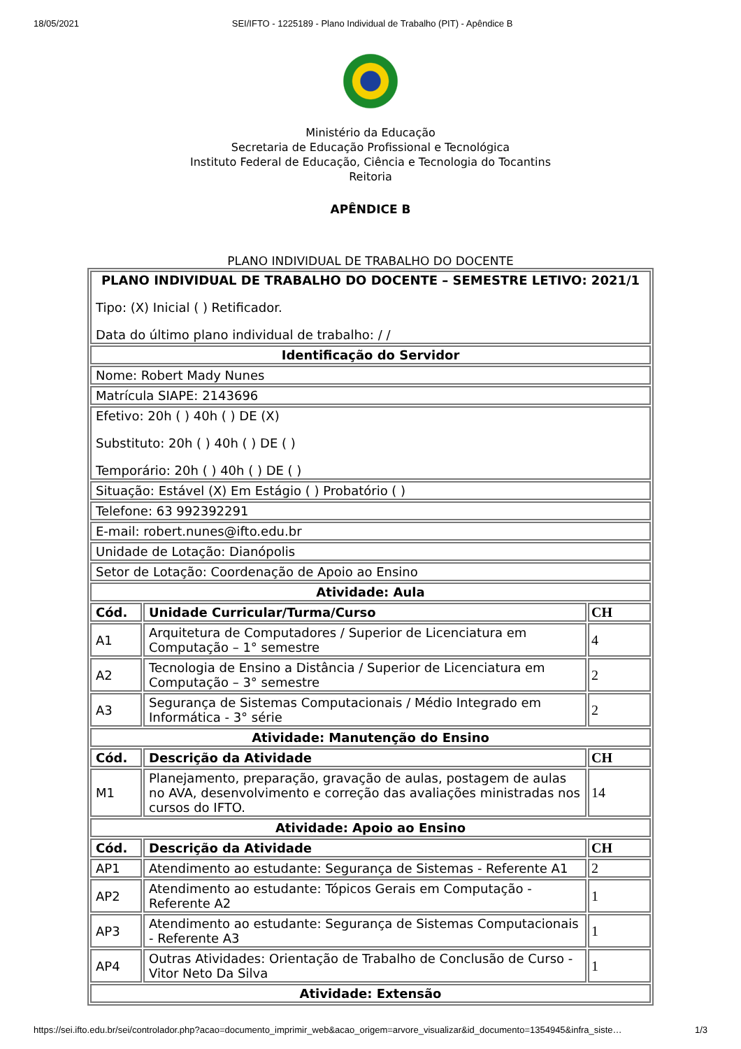18/05/2021 SEI/IFTO - 1225189 - Plano Individual de Trabalho (PIT) - Apêndice B
Ministério da Educação
Secretaria de Educação Profissional e Tecnológica
Instituto Federal de Educação, Ciência e Tecnologia do Tocantins
Reitoria
APÊNDICE B
PLANO INDIVIDUAL DE TRABALHO DO DOCENTE
| PLANO INDIVIDUAL DE TRABALHO DO DOCENTE – SEMESTRE LETIVO: 2021/1 Tipo: (X) Inicial ( ) Retificador. Data do último plano individual de trabalho: / / | | |
| Identificação do Servidor | | |
| Nome: Robert Mady Nunes | | |
| Matrícula SIAPE: 2143696 | | |
| Efetivo: 20h ( ) 40h ( ) DE (X) Substituto: 20h ( ) 40h ( ) DE ( ) Temporário: 20h ( ) 40h ( ) DE ( ) | | |
| Situação: Estável (X) Em Estágio ( ) Probatório ( ) | | |
| Telefone: 63 992392291 | | |
| E-mail: robert.nunes@ifto.edu.br | | |
| Unidade de Lotação: Dianópolis | | |
| Setor de Lotação: Coordenação de Apoio ao Ensino | | |
| Atividade: Aula | | |
| Cód. | Unidade Curricular/Turma/Curso | CH |
| A1 | Arquitetura de Computadores / Superior de Licenciatura em Computação – 1° semestre | 4 |
| A2 | Tecnologia de Ensino a Distância / Superior de Licenciatura em Computação – 3° semestre | 2 |
| A3 | Segurança de Sistemas Computacionais / Médio Integrado em Informática - 3° série | 2 |
| Atividade: Manutenção do Ensino | | |
| Cód. | Descrição da Atividade | CH |
| M1 | Planejamento, preparação, gravação de aulas, postagem de aulas no AVA, desenvolvimento e correção das avaliações ministradas nos cursos do IFTO. | 14 |
| Atividade: Apoio ao Ensino | | |
| Cód. | Descrição da Atividade | CH |
| AP1 | Atendimento ao estudante: Segurança de Sistemas - Referente A1 | 2 |
| AP2 | Atendimento ao estudante: Tópicos Gerais em Computação - Referente A2 | 1 |
| AP3 | Atendimento ao estudante: Segurança de Sistemas Computacionais - Referente A3 | 1 |
| AP4 | Outras Atividades: Orientação de Trabalho de Conclusão de Curso - Vitor Neto Da Silva | 1 |
| Atividade: Extensão | | |
https://sei.ifto.edu.br/sei/controlador.php?acao=documento_imprimir_web&acao_origem=arvore_visualizar&id_documento=1354945&infra_siste… 1/3